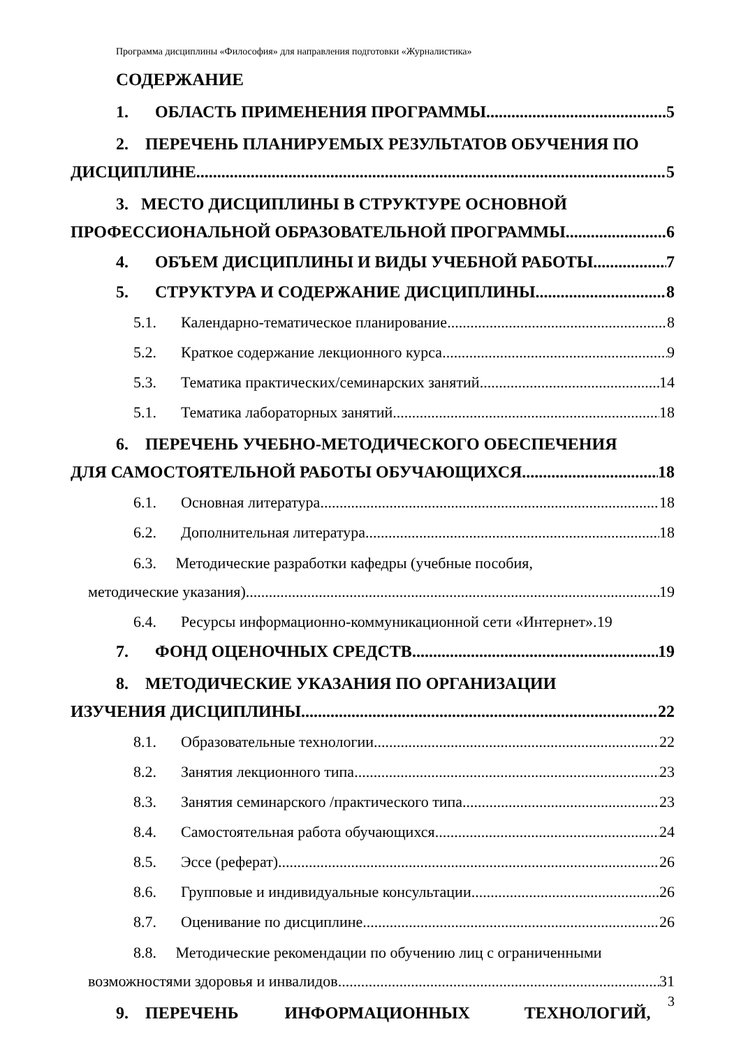Программа дисциплины «Философия» для направления подготовки «Журналистика»
СОДЕРЖАНИЕ
1. ОБЛАСТЬ ПРИМЕНЕНИЯ ПРОГРАММЫ 5
2. ПЕРЕЧЕНЬ ПЛАНИРУЕМЫХ РЕЗУЛЬТАТОВ ОБУЧЕНИЯ ПО
ДИСЦИПЛИНЕ 5
3. МЕСТО ДИСЦИПЛИНЫ В СТРУКТУРЕ ОСНОВНОЙ
ПРОФЕССИОНАЛЬНОЙ ОБРАЗОВАТЕЛЬНОЙ ПРОГРАММЫ 6
4. ОБЪЕМ ДИСЦИПЛИНЫ И ВИДЫ УЧЕБНОЙ РАБОТЫ 7
5. СТРУКТУРА И СОДЕРЖАНИЕ ДИСЦИПЛИНЫ 8
5.1. Календарно-тематическое планирование 8
5.2. Краткое содержание лекционного курса 9
5.3. Тематика практических/семинарских занятий 14
5.1. Тематика лабораторных занятий 18
6. ПЕРЕЧЕНЬ УЧЕБНО-МЕТОДИЧЕСКОГО ОБЕСПЕЧЕНИЯ
ДЛЯ САМОСТОЯТЕЛЬНОЙ РАБОТЫ ОБУЧАЮЩИХСЯ 18
6.1. Основная литература. 18
6.2. Дополнительная литература. 18
6.3. Методические разработки кафедры (учебные пособия,
методические указания). 19
6.4. Ресурсы информационно-коммуникационной сети «Интернет». 19
7. ФОНД ОЦЕНОЧНЫХ СРЕДСТВ 19
8. МЕТОДИЧЕСКИЕ УКАЗАНИЯ ПО ОРГАНИЗАЦИИ
ИЗУЧЕНИЯ ДИСЦИПЛИНЫ 22
8.1. Образовательные технологии 22
8.2. Занятия лекционного типа 23
8.3. Занятия семинарского /практического типа 23
8.4. Самостоятельная работа обучающихся 24
8.5. Эссе (реферат) 26
8.6. Групповые и индивидуальные консультации 26
8.7. Оценивание по дисциплине 26
8.8. Методические рекомендации по обучению лиц с ограниченными
возможностями здоровья и инвалидов 31
9. ПЕРЕЧЕНЬ ИНФОРМАЦИОННЫХ ТЕХНОЛОГИЙ,
3